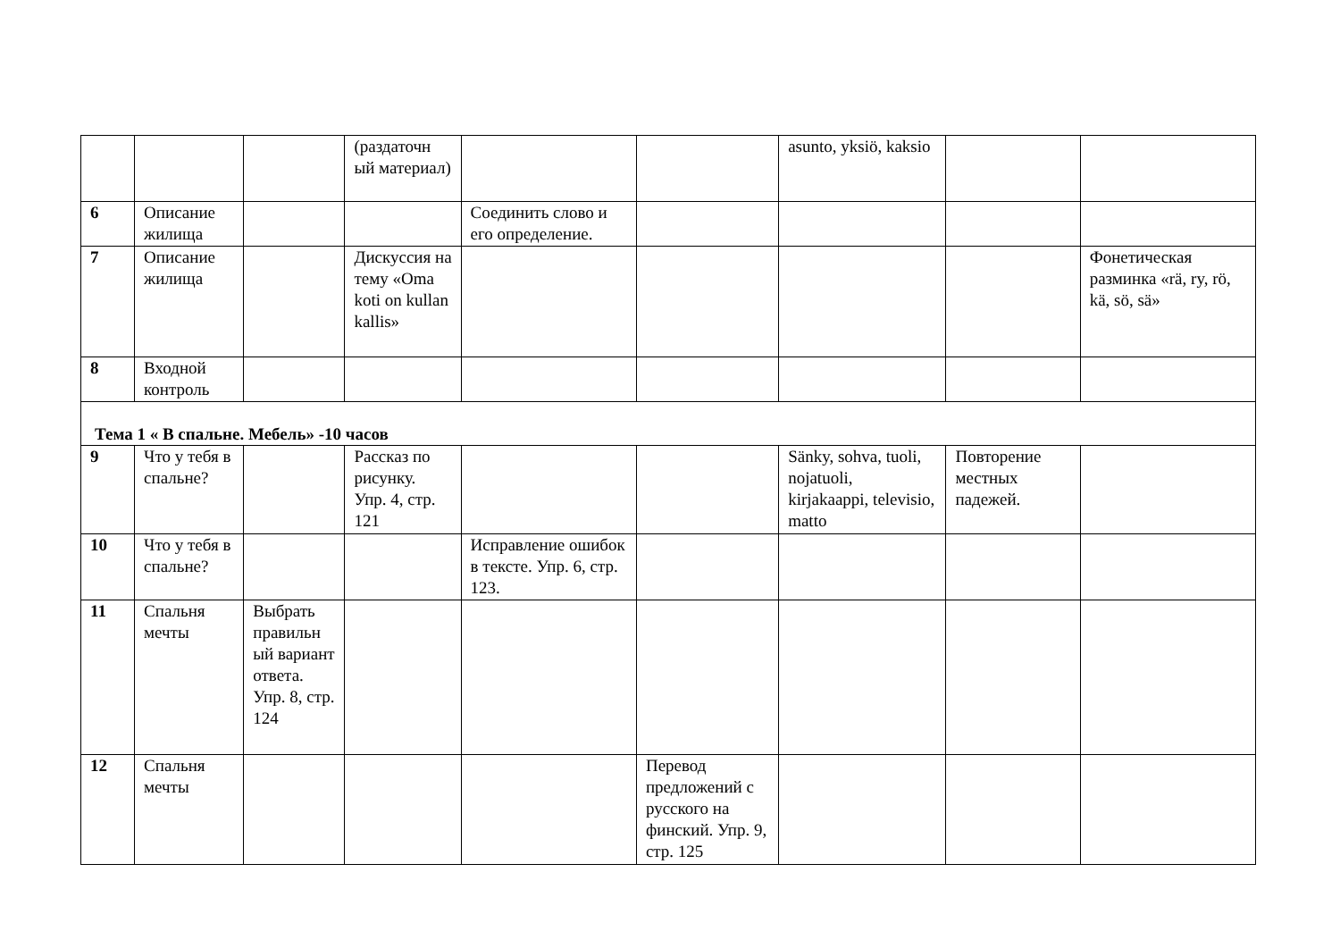| | | | (раздаточн ый материал) | | | asunto, yksiö, kaksio | | |
| 6 | Описание жилища | | | Соединить слово и его определение. | | | | |
| 7 | Описание жилища | | Дискуссия на тему «Oma koti on kullan kallis» | | | | | Фонетическая разминка «rä, ry, rö, kä, sö, sä» |
| 8 | Входной контроль | | | | | | | |
| Тема 1 « В спальне. Мебель» -10 часов | | | | | | | | |
| 9 | Что у тебя в спальне? | | Рассказ по рисунку. Упр. 4, стр. 121 | | | Sänky, sohva, tuoli, nojatuoli, kirjakaappi, televisio, matto | Повторение местных падежей. | |
| 10 | Что у тебя в спальне? | | | Исправление ошибок в тексте. Упр. 6, стр. 123. | | | | |
| 11 | Спальня мечты | Выбрать правильн ый вариант ответа. Упр. 8, стр. 124 | | | | | | |
| 12 | Спальня мечты | | | | Перевод предложений с русского на финский. Упр. 9, стр. 125 | | | |